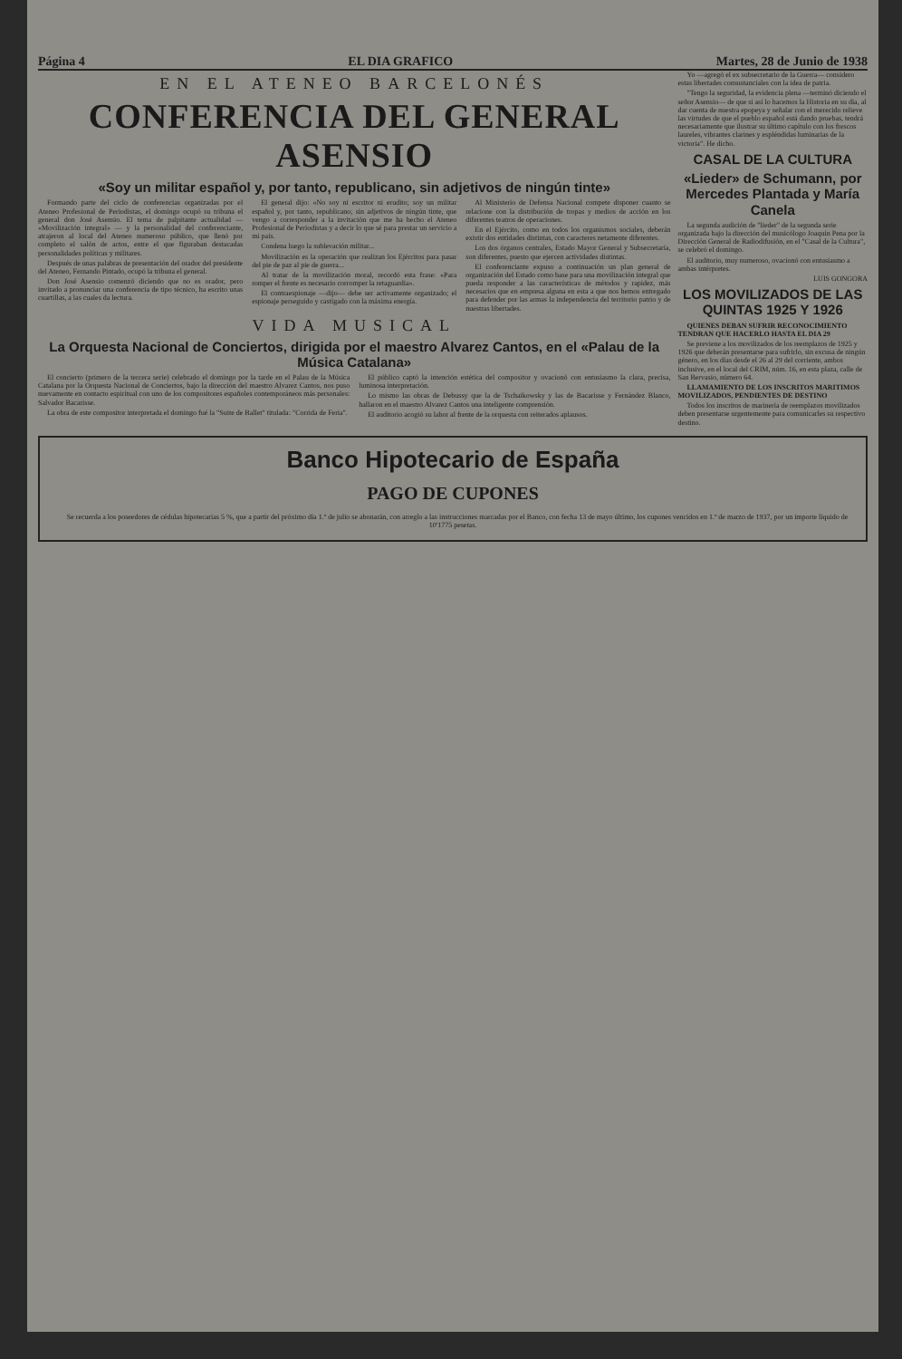Página 4 EL DIA GRAFICO Martes, 28 de Junio de 1938
EN EL ATENEO BARCELONÉS
CONFERENCIA DEL GENERAL ASENSIO
«Soy un militar español y, por tanto, republicano, sin adjetivos de ningún tinte»
Formando parte del ciclo de conferencias organizadas por el Ateneo Profesional de Periodistas, el domingo ocupó su tribuna el general don José Asensio. El tema de palpitante actualidad — «Movilización integral» — y la personalidad del conferenciante, atrajeron al local del Ateneo numeroso público, que llenó por completo el salón de actos, entre el que figuraban destacadas personalidades políticas y militares.
Después de unas palabras de presentación del orador del presidente del Ateneo, Fernando Pintado, ocupó la tribuna el general.
Don José Asensio comenzó diciendo que no es orador, pero invitado a pronunciar una conferencia de tipo técnico, ha escrito unas cuartillas, a las cuales da lectura.
El general dijo: «No soy ni escritor ni erudito; soy un militar español y, por tanto, republicano; sin adjetivos de ningún tinte, que vengo a corresponder a la invitación que me ha hecho el Ateneo Profesional de Periodistas y a decir lo que sé para prestar un servicio a mi país.
Condena luego la sublevación militar...
Movilización es la operación que realizan los Ejércitos para pasar del pie de paz al pie de guerra...
Al tratar de la movilización moral, recordó esta frase: «Para romper el frente es necesario corromper la retaguardia».
El contraespionaje —dijo— debe ser activamente organizado; el espionaje perseguido y castigado con la máxima energía.
Al Ministerio de Defensa Nacional compete disponer cuanto se relacione con la distribución de tropas y medios de acción en los diferentes teatros de operaciones.
En el Ejército, como en todos los organismos sociales, deberán existir dos entidades distintas, con caracteres netamente diferentes.
Los dos órganos centrales, Estado Mayor General y Subsecretaría, son diferentes, puesto que ejercen actividades distintas.
El conferenciante expuso a continuación un plan general de organización del Estado como base para una movilización integral que pueda responder a las características de métodos y rapidez, más necesarios que en empresa alguna en esta a que nos hemos entregado para defender por las armas la independencia del territorio patrio y de nuestras libertades.
VIDA MUSICAL
La Orquesta Nacional de Conciertos, dirigida por el maestro Alvarez Cantos, en el «Palau de la Música Catalana»
El concierto (primero de la tercera serie) celebrado el domingo por la tarde en el Palau de la Música Catalana por la Orquesta Nacional de Conciertos, bajo la dirección del maestro Alvarez Cantos, nos puso nuevamente en contacto espiritual con uno de los compositores españoles contemporáneos más personales: Salvador Bacarisse.
La obra de este compositor interpretada el domingo fué la "Suite de Ballet" titulada: "Corrida de Feria".
El público captó la intención estética del compositor y ovacionó con entusiasmo la clara, precisa, luminosa interpretación.
Lo mismo las obras de Debussy que la de Tschaikowsky y las de Bacarisse y Fernández Blanco, hallaron en el maestro Alvarez Cantos una inteligente comprensión.
El auditorio acogió su labor al frente de la orquesta con reiterados aplausos.
Yo —agregó el ex subsecretario de la Guerra— considero estas libertades consustanciales con la idea de patria.
"Tengo la seguridad, la evidencia plena —terminó diciendo el señor Asensio— de que si así lo hacemos la Historia en su día, al dar cuenta de nuestra epopeya y señalar con el merecido relieve las virtudes de que el pueblo español está dando pruebas, tendrá necesariamente que ilustrar su último capítulo con los frescos laureles, vibrantes clarines y espléndidas luminarias de la victoria". He dicho.
CASAL DE LA CULTURA
«Lieder» de Schumann, por Mercedes Plantada y María Canela
La segunda audición de "lieder" de la segunda serie organizada bajo la dirección del musicólogo Joaquín Pena por la Dirección General de Radiodifusión, en el "Casal de la Cultura", se celebró el domingo.
El auditorio, muy numeroso, ovacionó con entusiasmo a ambas intérpretes.
LUIS GONGORA
LOS MOVILIZADOS DE LAS QUINTAS 1925 Y 1926
QUIENES DEBAN SUFRIR RECONOCIMIENTO TENDRAN QUE HACERLO HASTA EL DIA 29
Se previene a los movilizados de los reemplazos de 1925 y 1926 que deberán presentarse para sufrirlo, sin excusa de ningún género, en los días desde el 26 al 29 del corriente, ambos inclusive, en el local del CRIM, núm. 16, en esta plaza, calle de San Bervasio, número 64.
LLAMAMIENTO DE LOS INSCRITOS MARITIMOS MOVILIZADOS, PENDIENTES DE DESTINO
Todos los inscritos de marinería de reemplazos movilizados deben presentarse urgentemente para comunicarles su respectivo destino.
Banco Hipotecario de España
PAGO DE CUPONES
Se recuerda a los poseedores de cédulas hipotecarias 5 %, que a partir del próximo día 1.º de julio se abonarán, con arreglo a las instrucciones marcadas por el Banco, con fecha 13 de mayo último, los cupones vencidos en 1.º de marzo de 1937, por un importe líquido de 10'1775 pesetas.